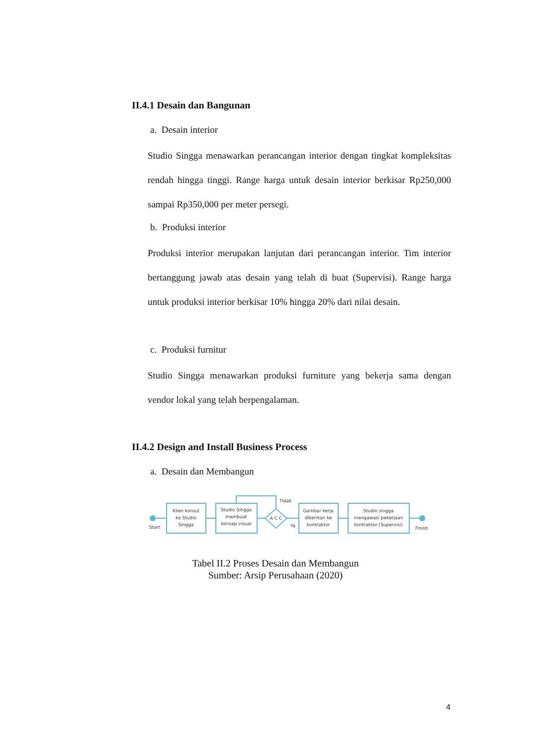II.4.1 Desain dan Bangunan
a. Desain interior
Studio Singga menawarkan perancangan interior dengan tingkat kompleksitas rendah hingga tinggi. Range harga untuk desain interior berkisar Rp250,000 sampai Rp350,000 per meter persegi.
b. Produksi interior
Produksi interior merupakan lanjutan dari perancangan interior. Tim interior bertanggung jawab atas desain yang telah di buat (Supervisi). Range harga untuk produksi interior berkisar 10% hingga 20% dari nilai desain.
c. Produksi furnitur
Studio Singga menawarkan produksi furniture yang bekerja sama dengan vendor lokal yang telah berpengalaman.
II.4.2 Design and Install Business Process
a. Desain dan Membangun
Start
Finish
Klien konsul
ke Studio
Singga
Studio Singga
membuat
konsep visual
A C C
Tidak
Ya
Gambar kerja
diberikan ke
kontraktor
Studio singga
mengawasi pekerjaan
kontraktor (Supervisi)
Tabel II.2 Proses Desain dan Membangun
Sumber: Arsip Perusahaan (2020)
4